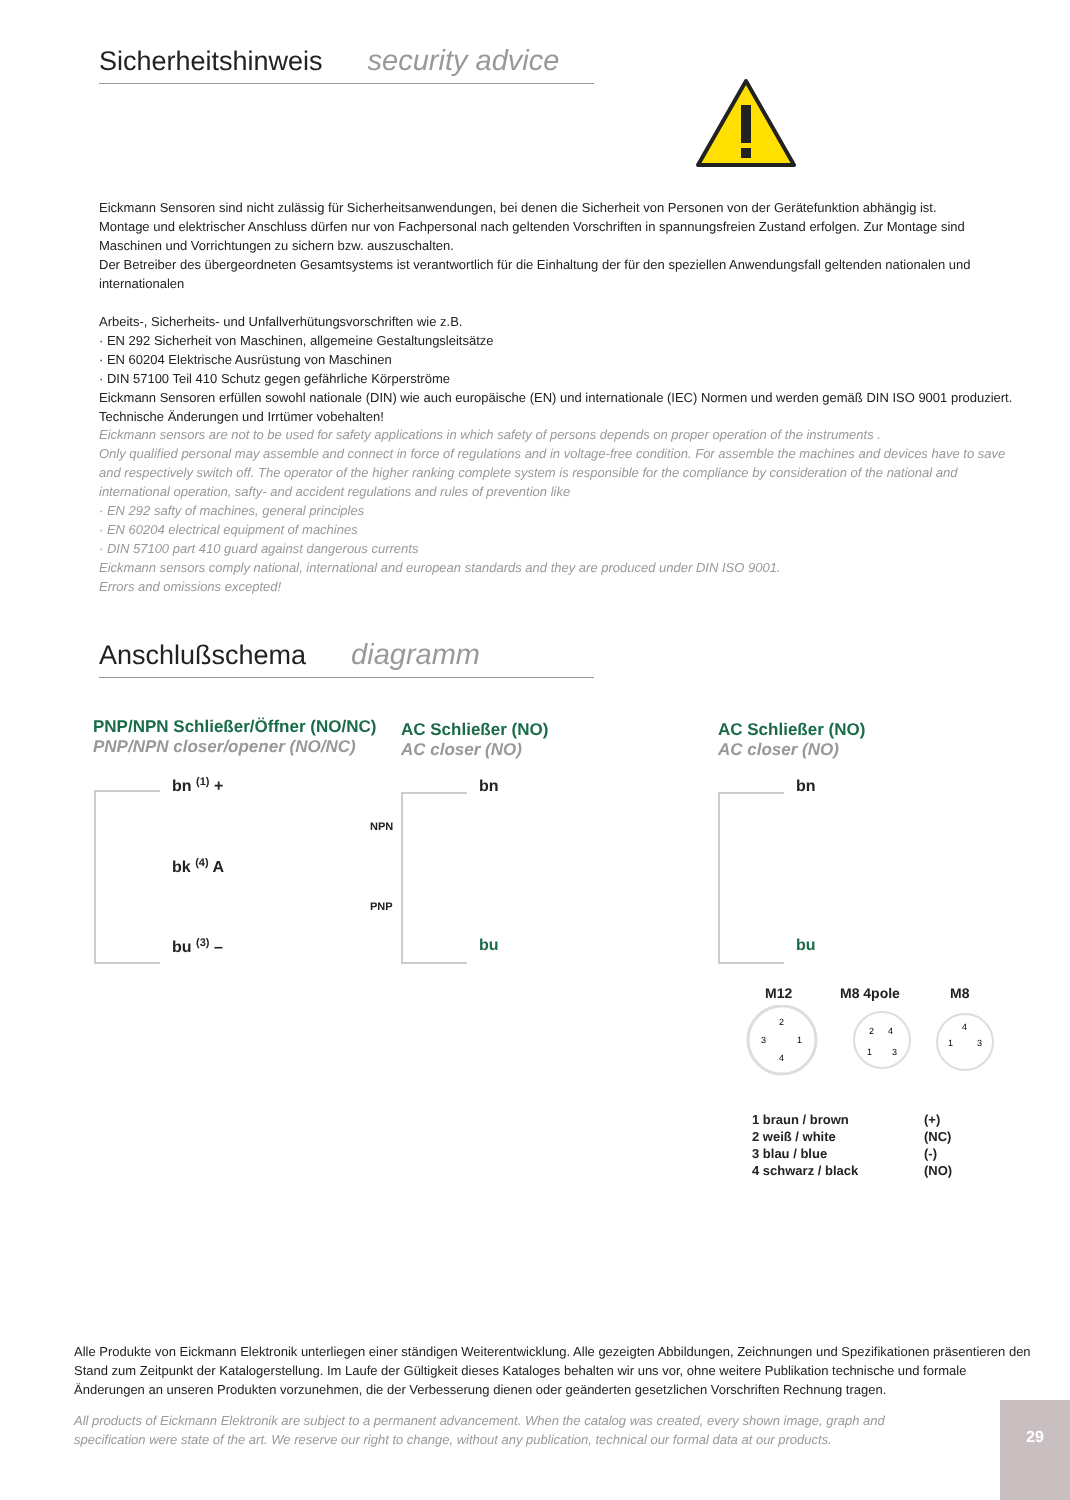Sicherheitshinweis security advice
Eickmann Sensoren sind nicht zulässig für Sicherheitsanwendungen, bei denen die Sicherheit von Personen von der Gerätefunktion abhängig ist.
Montage und elektrischer Anschluss dürfen nur von Fachpersonal nach geltenden Vorschriften in spannungsfreien Zustand erfolgen. Zur Montage sind Maschinen und Vorrichtungen zu sichern bzw. auszuschalten.
Der Betreiber des übergeordneten Gesamtsystems ist verantwortlich für die Einhaltung der für den speziellen Anwendungsfall geltenden nationalen und internationalen
Arbeits-, Sicherheits- und Unfallverhütungsvorschriften wie z.B.
· EN 292 Sicherheit von Maschinen, allgemeine Gestaltungsleitsätze
· EN 60204 Elektrische Ausrüstung von Maschinen
· DIN 57100 Teil 410 Schutz gegen gefährliche Körperströme
Eickmann Sensoren erfüllen sowohl nationale (DIN) wie auch europäische (EN) und internationale (IEC) Normen und werden gemäß DIN ISO 9001 produziert.
Technische Änderungen und Irrtümer vobehalten!
Eickmann sensors are not to be used for safety applications in which safety of persons depends on proper operation of the instruments .
Only qualified personal may assemble and connect in force of regulations and in voltage-free condition. For assemble the machines and devices have to save and respectively switch off. The operator of the higher ranking complete system is responsible for the compliance by consideration of the national and international operation, safty- and accident regulations and rules of prevention like
· EN 292 safty of machines, general principles
· EN 60204 electrical equipment of machines
· DIN 57100 part 410 guard against dangerous currents
Eickmann sensors comply national, international and european standards and they are produced under DIN ISO 9001.
Errors and omissions excepted!
Anschlußschema diagramm
PNP/NPN Schließer/Öffner (NO/NC)
PNP/NPN closer/opener (NO/NC)
AC Schließer (NO)
AC closer (NO)
AC Schließer (NO)
AC closer (NO)
bn <sup>(1)</sup> +
bk <sup>(4)</sup> A
bu <sup>(3)</sup> –
NPN
PNP
bn
bu
bn
bu
M12 M8 4pole M8
2
3
1
4
2
4
1
3
4
1
3
1 braun / brown (+)
2 weiß / white (NC)
3 blau / blue (-)
4 schwarz / black (NO)
Alle Produkte von Eickmann Elektronik unterliegen einer ständigen Weiterentwicklung. Alle gezeigten Abbildungen, Zeichnungen und Spezifikationen präsentieren den Stand zum Zeitpunkt der Katalogerstellung. Im Laufe der Gültigkeit dieses Kataloges behalten wir uns vor, ohne weitere Publikation technische und formale Änderungen an unseren Produkten vorzunehmen, die der Verbesserung dienen oder geänderten gesetzlichen Vorschriften Rechnung tragen.
All products of Eickmann Elektronik are subject to a permanent advancement. When the catalog was created, every shown image, graph and specification were state of the art. We reserve our right to change, without any publication, technical our formal data at our products.
29